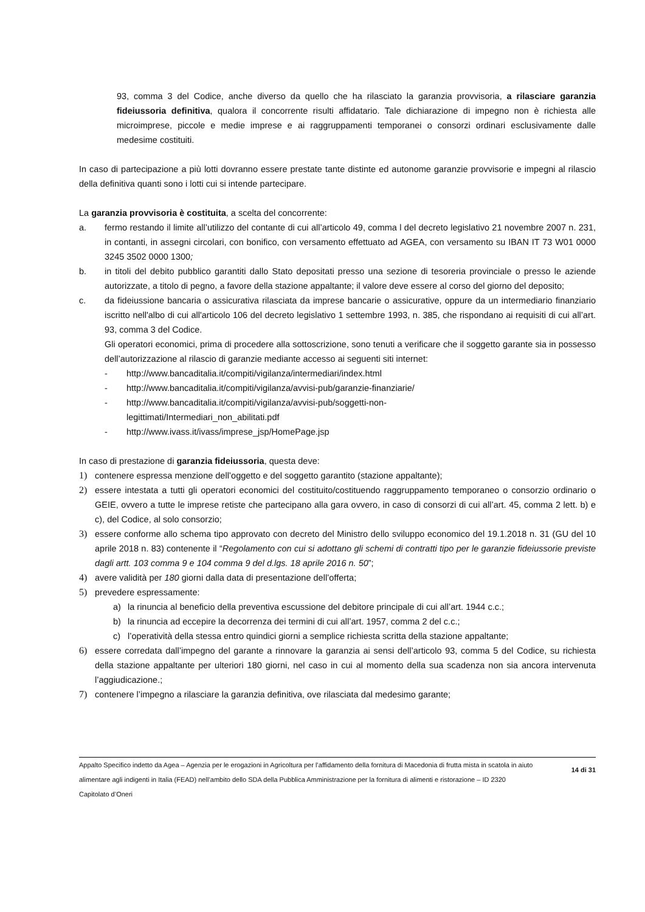93, comma 3 del Codice, anche diverso da quello che ha rilasciato la garanzia provvisoria, a rilasciare garanzia fideiussoria definitiva, qualora il concorrente risulti affidatario. Tale dichiarazione di impegno non è richiesta alle microimprese, piccole e medie imprese e ai raggruppamenti temporanei o consorzi ordinari esclusivamente dalle medesime costituiti.
In caso di partecipazione a più lotti dovranno essere prestate tante distinte ed autonome garanzie provvisorie e impegni al rilascio della definitiva quanti sono i lotti cui si intende partecipare.
La garanzia provvisoria è costituita, a scelta del concorrente:
a. fermo restando il limite all’utilizzo del contante di cui all’articolo 49, comma l del decreto legislativo 21 novembre 2007 n. 231, in contanti, in assegni circolari, con bonifico, con versamento effettuato ad AGEA, con versamento su IBAN IT 73 W01 0000 3245 3502 0000 1300;
b. in titoli del debito pubblico garantiti dallo Stato depositati presso una sezione di tesoreria provinciale o presso le aziende autorizzate, a titolo di pegno, a favore della stazione appaltante; il valore deve essere al corso del giorno del deposito;
c. da fideiussione bancaria o assicurativa rilasciata da imprese bancarie o assicurative, oppure da un intermediario finanziario iscritto nell'albo di cui all'articolo 106 del decreto legislativo 1 settembre 1993, n. 385, che rispondano ai requisiti di cui all’art. 93, comma 3 del Codice.
Gli operatori economici, prima di procedere alla sottoscrizione, sono tenuti a verificare che il soggetto garante sia in possesso dell’autorizzazione al rilascio di garanzie mediante accesso ai seguenti siti internet:
- http://www.bancaditalia.it/compiti/vigilanza/intermediari/index.html
- http://www.bancaditalia.it/compiti/vigilanza/avvisi-pub/garanzie-finanziarie/
- http://www.bancaditalia.it/compiti/vigilanza/avvisi-pub/soggetti-non-
legittimati/Intermediari_non_abilitati.pdf
- http://www.ivass.it/ivass/imprese_jsp/HomePage.jsp
In caso di prestazione di garanzia fideiussoria, questa deve:
1) contenere espressa menzione dell’oggetto e del soggetto garantito (stazione appaltante);
2) essere intestata a tutti gli operatori economici del costituito/costituendo raggruppamento temporaneo o consorzio ordinario o GEIE, ovvero a tutte le imprese retiste che partecipano alla gara ovvero, in caso di consorzi di cui all’art. 45, comma 2 lett. b) e c), del Codice, al solo consorzio;
3) essere conforme allo schema tipo approvato con decreto del Ministro dello sviluppo economico del 19.1.2018 n. 31 (GU del 10 aprile 2018 n. 83) contenente il “Regolamento con cui si adottano gli schemi di contratti tipo per le garanzie fideiussorie previste dagli artt. 103 comma 9 e 104 comma 9 del d.lgs. 18 aprile 2016 n. 50”;
4) avere validità per 180 giorni dalla data di presentazione dell’offerta;
5) prevedere espressamente:
a) la rinuncia al beneficio della preventiva escussione del debitore principale di cui all’art. 1944 c.c.;
b) la rinuncia ad eccepire la decorrenza dei termini di cui all’art. 1957, comma 2 del c.c.;
c) l’operatività della stessa entro quindici giorni a semplice richiesta scritta della stazione appaltante;
6) essere corredata dall’impegno del garante a rinnovare la garanzia ai sensi dell’articolo 93, comma 5 del Codice, su richiesta della stazione appaltante per ulteriori 180 giorni, nel caso in cui al momento della sua scadenza non sia ancora intervenuta l’aggiudicazione.;
7) contenere l’impegno a rilasciare la garanzia definitiva, ove rilasciata dal medesimo garante;
Appalto Specifico indetto da Agea – Agenzia per le erogazioni in Agricoltura per l’affidamento della fornitura di Macedonia di frutta mista in scatola in aiuto alimentare agli indigenti in Italia (FEAD) nell’ambito dello SDA della Pubblica Amministrazione per la fornitura di alimenti e ristorazione – ID 2320
Capitolato d’Oneri
14 di 31